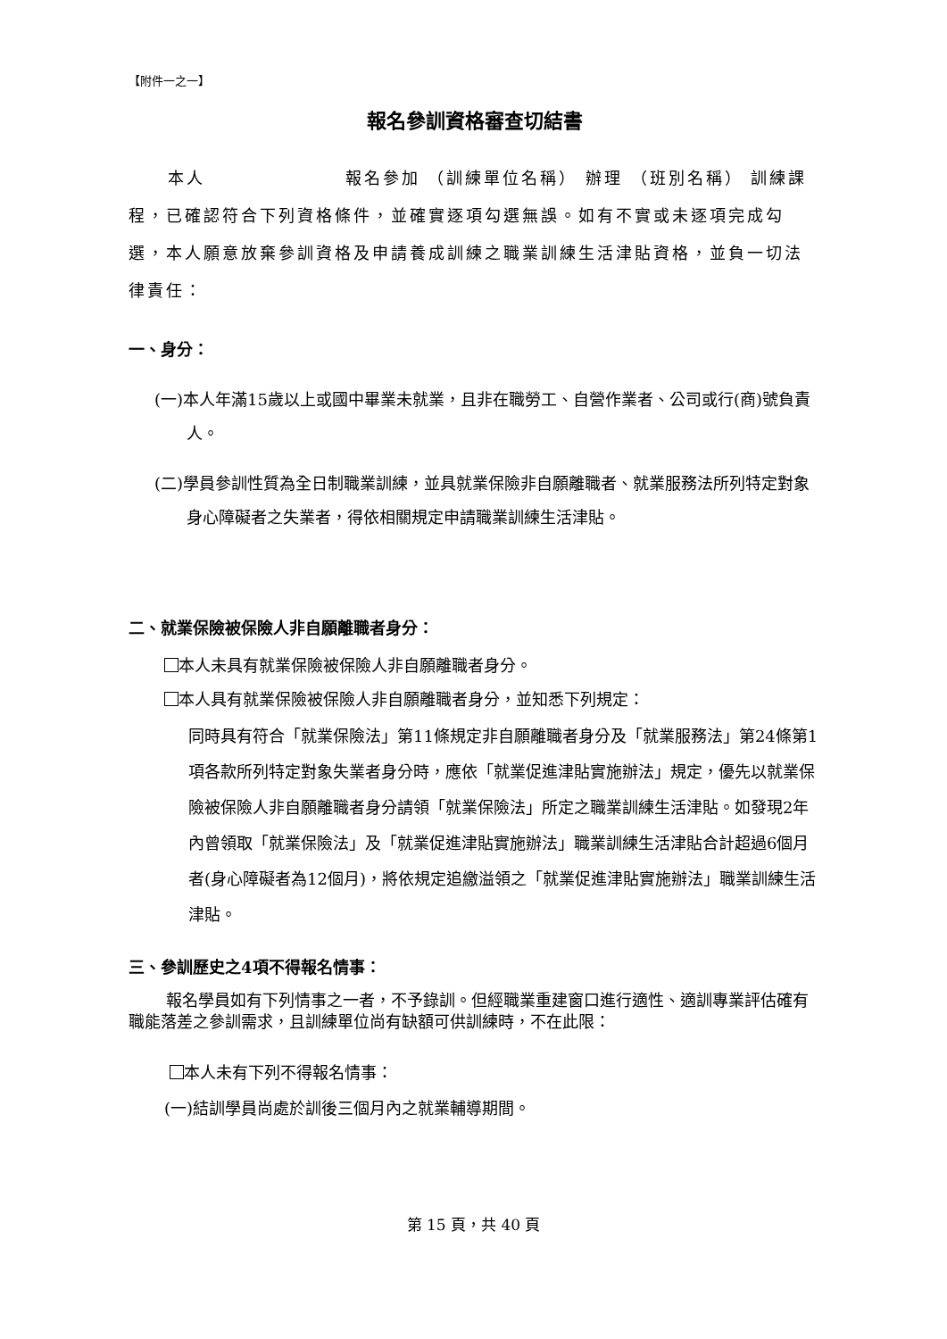【附件一之一】
報名參訓資格審查切結書
本人 報名參加 （訓練單位名稱） 辦理 （班別名稱） 訓練課程，已確認符合下列資格條件，並確實逐項勾選無誤。如有不實或未逐項完成勾選，本人願意放棄參訓資格及申請養成訓練之職業訓練生活津貼資格，並負一切法律責任：
一、身分：
(一)本人年滿15歲以上或國中畢業未就業，且非在職勞工、自營作業者、公司或行(商)號負責人。
(二)學員參訓性質為全日制職業訓練，並具就業保險非自願離職者、就業服務法所列特定對象身心障礙者之失業者，得依相關規定申請職業訓練生活津貼。
二、就業保險被保險人非自願離職者身分：
本人未具有就業保險被保險人非自願離職者身分。
本人具有就業保險被保險人非自願離職者身分，並知悉下列規定：
同時具有符合「就業保險法」第11條規定非自願離職者身分及「就業服務法」第24條第1項各款所列特定對象失業者身分時，應依「就業促進津貼實施辦法」規定，優先以就業保險被保險人非自願離職者身分請領「就業保險法」所定之職業訓練生活津貼。如發現2年內曾領取「就業保險法」及「就業促進津貼實施辦法」職業訓練生活津貼合計超過6個月者(身心障礙者為12個月)，將依規定追繳溢領之「就業促進津貼實施辦法」職業訓練生活津貼。
三、參訓歷史之4項不得報名情事：
報名學員如有下列情事之一者，不予錄訓。但經職業重建窗口進行適性、適訓專業評估確有職能落差之參訓需求，且訓練單位尚有缺額可供訓練時，不在此限：
本人未有下列不得報名情事：
(一)結訓學員尚處於訓後三個月內之就業輔導期間。
第 15 頁，共 40 頁